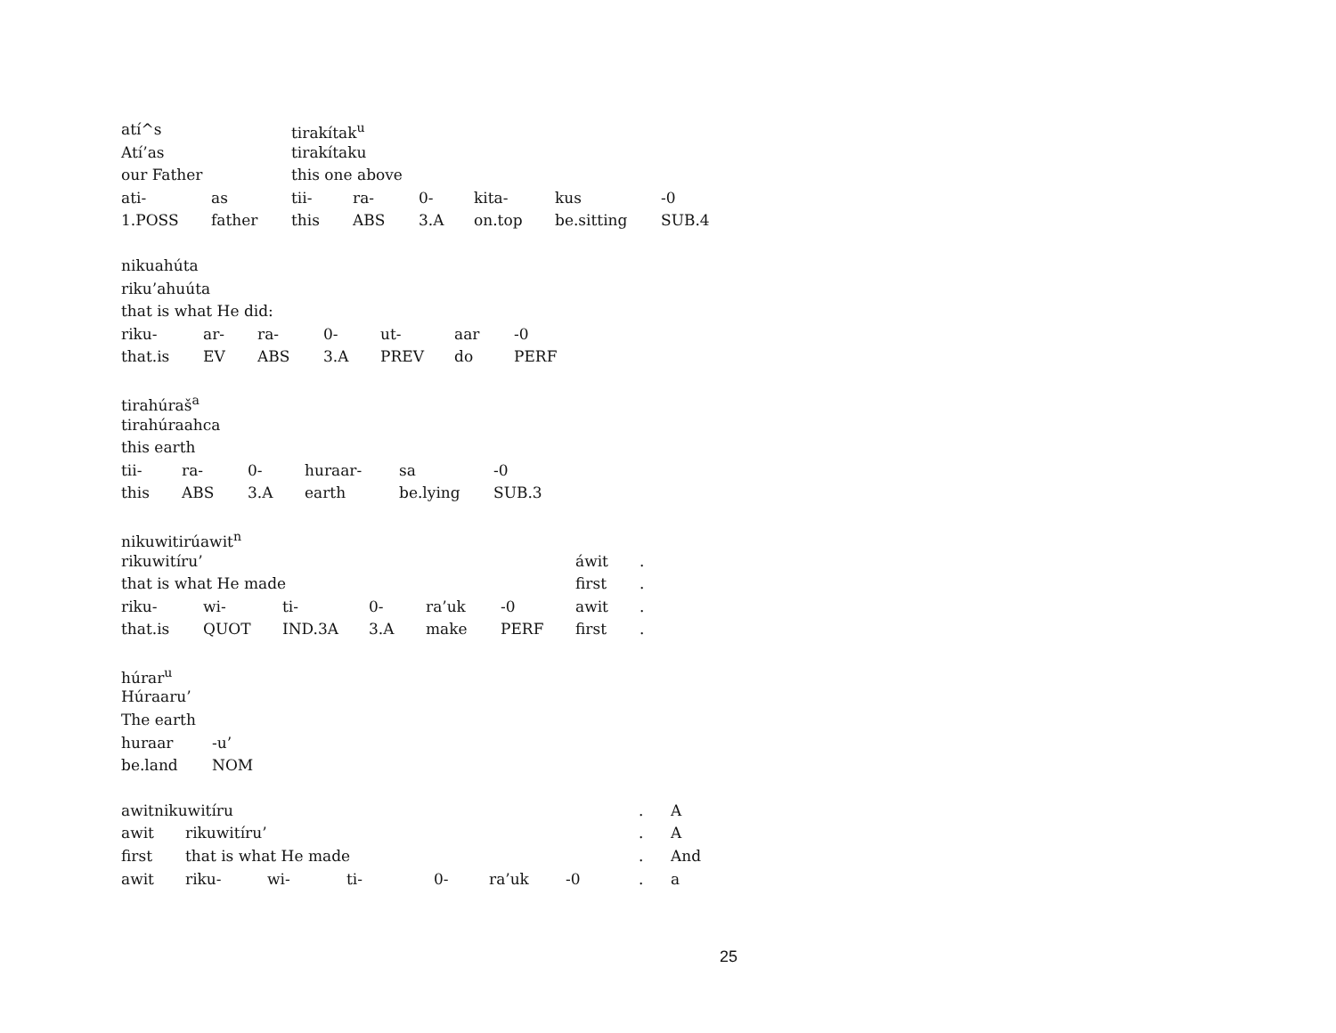| atí^s | | tirakítak<sup>u</sup> | | | | | |
| Atí’as | | tirakítaku | | | | | |
| our Father | | this one above | | | | | |
| ati- | as | tii- | ra- | 0- | kita- | kus | -0 |
| 1.POSS | father | this | ABS | 3.A | on.top | be.sitting | SUB.4 |
| nikuahúta | | | | | | |
| riku’ahuúta | | | | | | |
| that is what He did: | | | | | | |
| riku- | ar- | ra- | 0- | ut- | aar | -0 |
| that.is | EV | ABS | 3.A | PREV | do | PERF |
| tirahúraš<sup>a</sup> | | | | | |
| tirahúraahca | | | | | |
| this earth | | | | | |
| tii- | ra- | 0- | huraar- | sa | -0 |
| this | ABS | 3.A | earth | be.lying | SUB.3 |
| nikuwitirúawit<sup>n</sup> | | | | | | | |
| rikuwitíru’ | | | | | | áwit | . |
| that is what He made | | | | | | first | . |
| riku- | wi- | ti- | 0- | ra’uk | -0 | awit | . |
| that.is | QUOT | IND.3A | 3.A | make | PERF | first | . |
| húrar<sup>u</sup> | |
| Húraaru’ | |
| The earth | |
| huraar | -u’ |
| be.land | NOM |
| awitnikuwitíru | | | | | | | . | A |
| awit | rikuwitíru’ | | | | | | . | A |
| first | that is what He made | | | | | | . | And |
| awit | riku- | wi- | ti- | 0- | ra’uk | -0 | . | a |
25